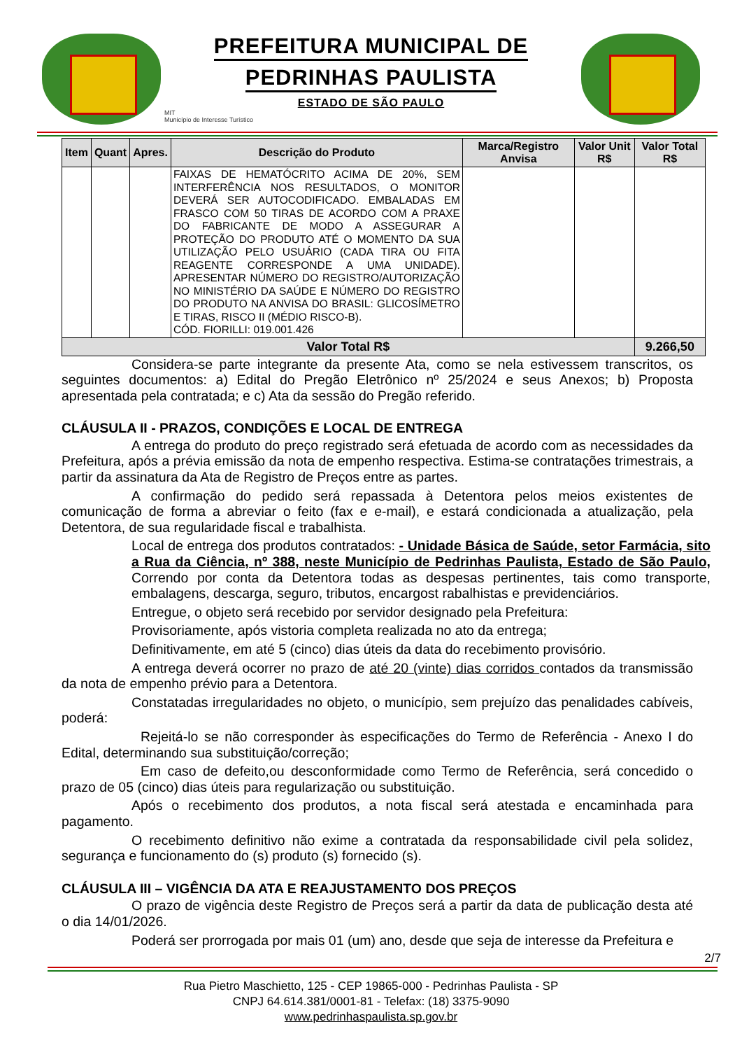PREFEITURA MUNICIPAL DE
PEDRINHAS PAULISTA
ESTADO DE SÃO PAULO
MIT
Município de Interesse Turístico
| Item | Quant | Apres. | Descrição do Produto | Marca/Registro Anvisa | Valor Unit R$ | Valor Total R$ |
| --- | --- | --- | --- | --- | --- | --- |
| | | | FAIXAS DE HEMATÓCRITO ACIMA DE 20%, SEM INTERFERÊNCIA NOS RESULTADOS, O MONITOR DEVERÁ SER AUTOCODIFICADO. EMBALADAS EM FRASCO COM 50 TIRAS DE ACORDO COM A PRAXE DO FABRICANTE DE MODO A ASSEGURAR A PROTEÇÃO DO PRODUTO ATÉ O MOMENTO DA SUA UTILIZAÇÃO PELO USUÁRIO (CADA TIRA OU FITA REAGENTE CORRESPONDE A UMA UNIDADE). APRESENTAR NÚMERO DO REGISTRO/AUTORIZAÇÃO NO MINISTÉRIO DA SAÚDE E NÚMERO DO REGISTRO DO PRODUTO NA ANVISA DO BRASIL: GLICOSÍMETRO E TIRAS, RISCO II (MÉDIO RISCO-B). CÓD. FIORILLI: 019.001.426 | | | |
| Valor Total R$ | | | | | | 9.266,50 |
Considera-se parte integrante da presente Ata, como se nela estivessem transcritos, os seguintes documentos: a) Edital do Pregão Eletrônico nº 25/2024 e seus Anexos; b) Proposta apresentada pela contratada; e c) Ata da sessão do Pregão referido.
CLÁUSULA II - PRAZOS, CONDIÇÕES E LOCAL DE ENTREGA
A entrega do produto do preço registrado será efetuada de acordo com as necessidades da Prefeitura, após a prévia emissão da nota de empenho respectiva. Estima-se contratações trimestrais, a partir da assinatura da Ata de Registro de Preços entre as partes.
A confirmação do pedido será repassada à Detentora pelos meios existentes de comunicação de forma a abreviar o feito (fax e e-mail), e estará condicionada a atualização, pela Detentora, de sua regularidade fiscal e trabalhista.
Local de entrega dos produtos contratados: - Unidade Básica de Saúde, setor Farmácia, sito a Rua da Ciência, nº 388, neste Município de Pedrinhas Paulista, Estado de São Paulo, Correndo por conta da Detentora todas as despesas pertinentes, tais como transporte, embalagens, descarga, seguro, tributos, encargost rabalhistas e previdenciários.
Entregue, o objeto será recebido por servidor designado pela Prefeitura:
Provisoriamente, após vistoria completa realizada no ato da entrega;
Definitivamente, em até 5 (cinco) dias úteis da data do recebimento provisório.
A entrega deverá ocorrer no prazo de até 20 (vinte) dias corridos contados da transmissão da nota de empenho prévio para a Detentora.
Constatadas irregularidades no objeto, o município, sem prejuízo das penalidades cabíveis, poderá:
Rejeitá-lo se não corresponder às especificações do Termo de Referência - Anexo I do Edital, determinando sua substituição/correção;
Em caso de defeito,ou desconformidade como Termo de Referência, será concedido o prazo de 05 (cinco) dias úteis para regularização ou substituição.
Após o recebimento dos produtos, a nota fiscal será atestada e encaminhada para pagamento.
O recebimento definitivo não exime a contratada da responsabilidade civil pela solidez, segurança e funcionamento do (s) produto (s) fornecido (s).
CLÁUSULA III – VIGÊNCIA DA ATA E REAJUSTAMENTO DOS PREÇOS
O prazo de vigência deste Registro de Preços será a partir da data de publicação desta até o dia 14/01/2026.
Poderá ser prorrogada por mais 01 (um) ano, desde que seja de interesse da Prefeitura e
2/7
Rua Pietro Maschietto, 125 - CEP 19865-000 - Pedrinhas Paulista - SP
CNPJ 64.614.381/0001-81 - Telefax: (18) 3375-9090
www.pedrinhaspaulista.sp.gov.br